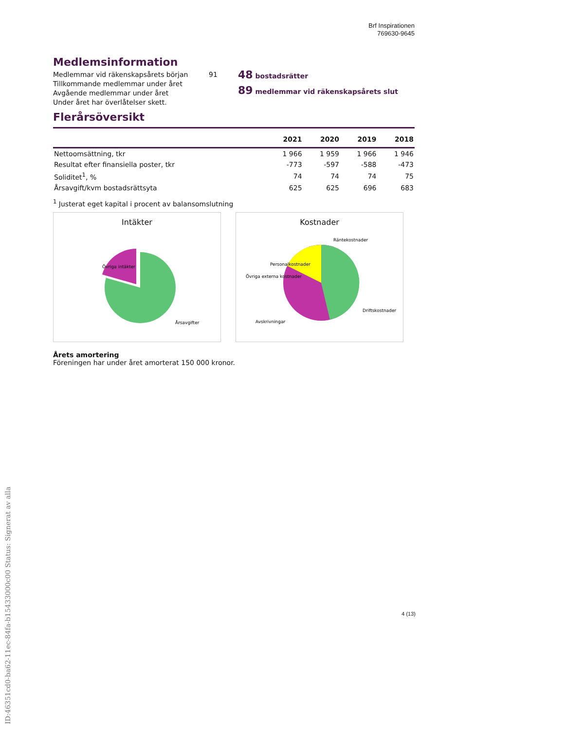ID:46351cd0-ba62-11ec-84fa-b15433000c00 Status: Signerat av alla
Brf Inspirationen
769630-9645
Medlemsinformation
Medlemmar vid räkenskapsårets början
Tillkommande medlemmar under året
Avgående medlemmar under året
Under året har överlåtelser skett.
91
48 bostadsrätter
89 medlemmar vid räkenskapsårets slut
Flerårsöversikt
| | 2021 | 2020 | 2019 | 2018 |
| --- | --- | --- | --- | --- |
| Nettoomsättning, tkr | 1 966 | 1 959 | 1 966 | 1 946 |
| Resultat efter finansiella poster, tkr | -773 | -597 | -588 | -473 |
| Soliditet<sup>1</sup>, % | 74 | 74 | 74 | 75 |
| Årsavgift/kvm bostadsrättsyta | 625 | 625 | 696 | 683 |
<sup>1</sup> Justerat eget kapital i procent av balansomslutning
Intäkter
Övriga intäkter
Årsavgifter
Kostnader
Räntekostnader
Personalkostnader
Övriga externa kostnader
Driftskostnader
Avskrivningar
Årets amortering
Föreningen har under året amorterat 150 000 kronor.
4 (13)